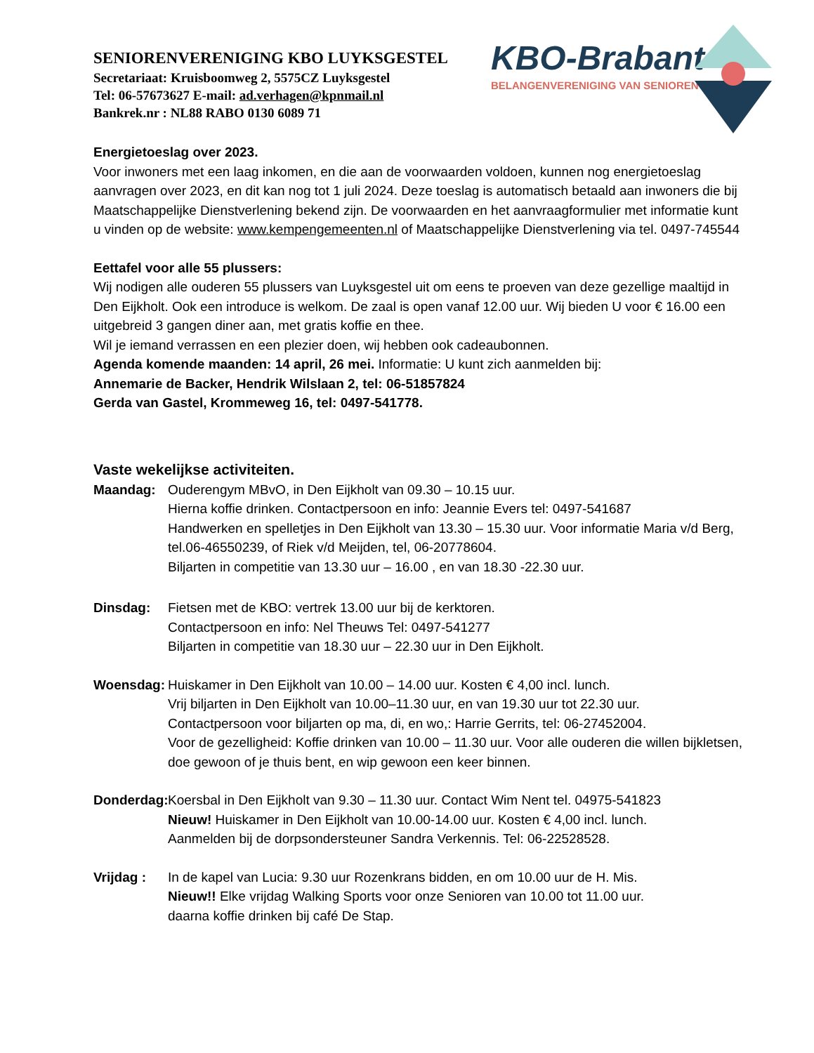KBO-Brabant
BELANGENVERENIGING VAN SENIOREN
SENIORENVERENIGING KBO LUYKSGESTEL
Secretariaat: Kruisboomweg 2, 5575CZ Luyksgestel
Tel: 06-57673627 E-mail: ad.verhagen@kpnmail.nl
Bankrek.nr : NL88 RABO 0130 6089 71
Energietoeslag over 2023.
Voor inwoners met een laag inkomen, en die aan de voorwaarden voldoen, kunnen nog energietoeslag aanvragen over 2023, en dit kan nog tot 1 juli 2024. Deze toeslag is automatisch betaald aan inwoners die bij Maatschappelijke Dienstverlening bekend zijn. De voorwaarden en het aanvraagformulier met informatie kunt u vinden op de website: www.kempengemeenten.nl of Maatschappelijke Dienstverlening via tel. 0497-745544
Eettafel voor alle 55 plussers:
Wij nodigen alle ouderen 55 plussers van Luyksgestel uit om eens te proeven van deze gezellige maaltijd in Den Eijkholt. Ook een introduce is welkom. De zaal is open vanaf 12.00 uur. Wij bieden U voor € 16.00 een uitgebreid 3 gangen diner aan, met gratis koffie en thee.
Wil je iemand verrassen en een plezier doen, wij hebben ook cadeaubonnen.
Agenda komende maanden: 14 april, 26 mei. Informatie: U kunt zich aanmelden bij:
Annemarie de Backer, Hendrik Wilslaan 2, tel: 06-51857824
Gerda van Gastel, Krommeweg 16, tel: 0497-541778.
Vaste wekelijkse activiteiten.
Maandag: Ouderengym MBvO, in Den Eijkholt van 09.30 – 10.15 uur.
Hierna koffie drinken. Contactpersoon en info: Jeannie Evers tel: 0497-541687
Handwerken en spelletjes in Den Eijkholt van 13.30 – 15.30 uur. Voor informatie Maria v/d Berg, tel.06-46550239, of Riek v/d Meijden, tel, 06-20778604.
Biljarten in competitie van 13.30 uur – 16.00 , en van 18.30 -22.30 uur.
Dinsdag: Fietsen met de KBO: vertrek 13.00 uur bij de kerktoren.
Contactpersoon en info: Nel Theuws Tel: 0497-541277
Biljarten in competitie van 18.30 uur – 22.30 uur in Den Eijkholt.
Woensdag: Huiskamer in Den Eijkholt van 10.00 – 14.00 uur. Kosten € 4,00 incl. lunch.
Vrij biljarten in Den Eijkholt van 10.00–11.30 uur, en van 19.30 uur tot 22.30 uur.
Contactpersoon voor biljarten op ma, di, en wo,: Harrie Gerrits, tel: 06-27452004.
Voor de gezelligheid: Koffie drinken van 10.00 – 11.30 uur. Voor alle ouderen die willen bijkletsen, doe gewoon of je thuis bent, en wip gewoon een keer binnen.
Donderdag:
Koersbal in Den Eijkholt van 9.30 – 11.30 uur. Contact Wim Nent tel. 04975-541823
Nieuw! Huiskamer in Den Eijkholt van 10.00-14.00 uur. Kosten € 4,00 incl. lunch.
Aanmelden bij de dorpsondersteuner Sandra Verkennis. Tel: 06-22528528.
Vrijdag : In de kapel van Lucia: 9.30 uur Rozenkrans bidden, en om 10.00 uur de H. Mis.
Nieuw!! Elke vrijdag Walking Sports voor onze Senioren van 10.00 tot 11.00 uur.
daarna koffie drinken bij café De Stap.